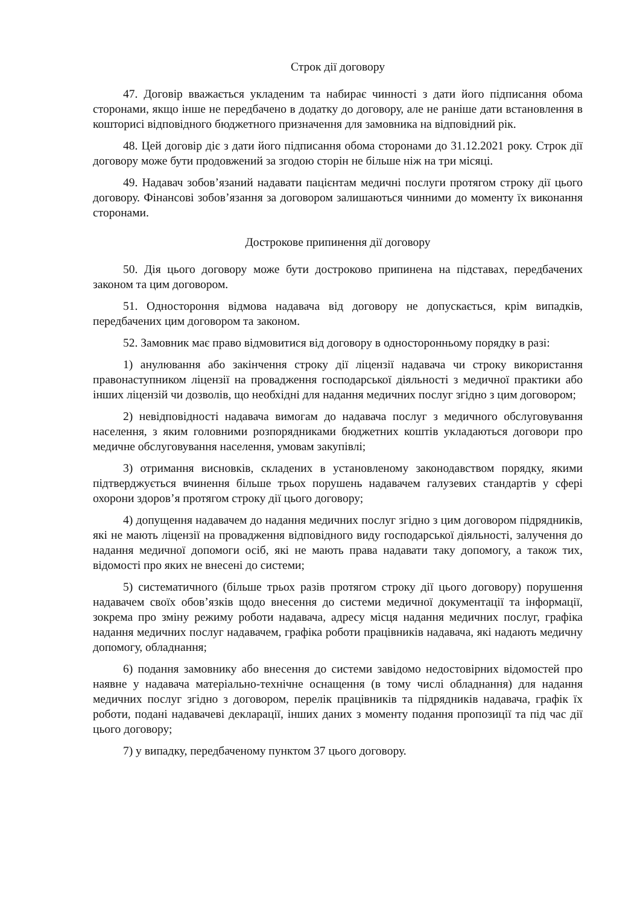Строк дії договору
47. Договір вважається укладеним та набирає чинності з дати його підписання обома сторонами, якщо інше не передбачено в додатку до договору, але не раніше дати встановлення в кошторисі відповідного бюджетного призначення для замовника на відповідний рік.
48. Цей договір діє з дати його підписання обома сторонами до 31.12.2021 року. Строк дії договору може бути продовжений за згодою сторін не більше ніж на три місяці.
49. Надавач зобов’язаний надавати пацієнтам медичні послуги протягом строку дії цього договору. Фінансові зобов’язання за договором залишаються чинними до моменту їх виконання сторонами.
Дострокове припинення дії договору
50. Дія цього договору може бути достроково припинена на підставах, передбачених законом та цим договором.
51. Одностороння відмова надавача від договору не допускається, крім випадків, передбачених цим договором та законом.
52. Замовник має право відмовитися від договору в односторонньому порядку в разі:
1) анулювання або закінчення строку дії ліцензії надавача чи строку використання правонаступником ліцензії на провадження господарської діяльності з медичної практики або інших ліцензій чи дозволів, що необхідні для надання медичних послуг згідно з цим договором;
2) невідповідності надавача вимогам до надавача послуг з медичного обслуговування населення, з яким головними розпорядниками бюджетних коштів укладаються договори про медичне обслуговування населення, умовам закупівлі;
3) отримання висновків, складених в установленому законодавством порядку, якими підтверджується вчинення більше трьох порушень надавачем галузевих стандартів у сфері охорони здоров’я протягом строку дії цього договору;
4) допущення надавачем до надання медичних послуг згідно з цим договором підрядників, які не мають ліцензії на провадження відповідного виду господарської діяльності, залучення до надання медичної допомоги осіб, які не мають права надавати таку допомогу, а також тих, відомості про яких не внесені до системи;
5) систематичного (більше трьох разів протягом строку дії цього договору) порушення надавачем своїх обов’язків щодо внесення до системи медичної документації та інформації, зокрема про зміну режиму роботи надавача, адресу місця надання медичних послуг, графіка надання медичних послуг надавачем, графіка роботи працівників надавача, які надають медичну допомогу, обладнання;
6) подання замовнику або внесення до системи завідомо недостовірних відомостей про наявне у надавача матеріально-технічне оснащення (в тому числі обладнання) для надання медичних послуг згідно з договором, перелік працівників та підрядників надавача, графік їх роботи, подані надавачеві декларації, інших даних з моменту подання пропозиції та під час дії цього договору;
7) у випадку, передбаченому пунктом 37 цього договору.